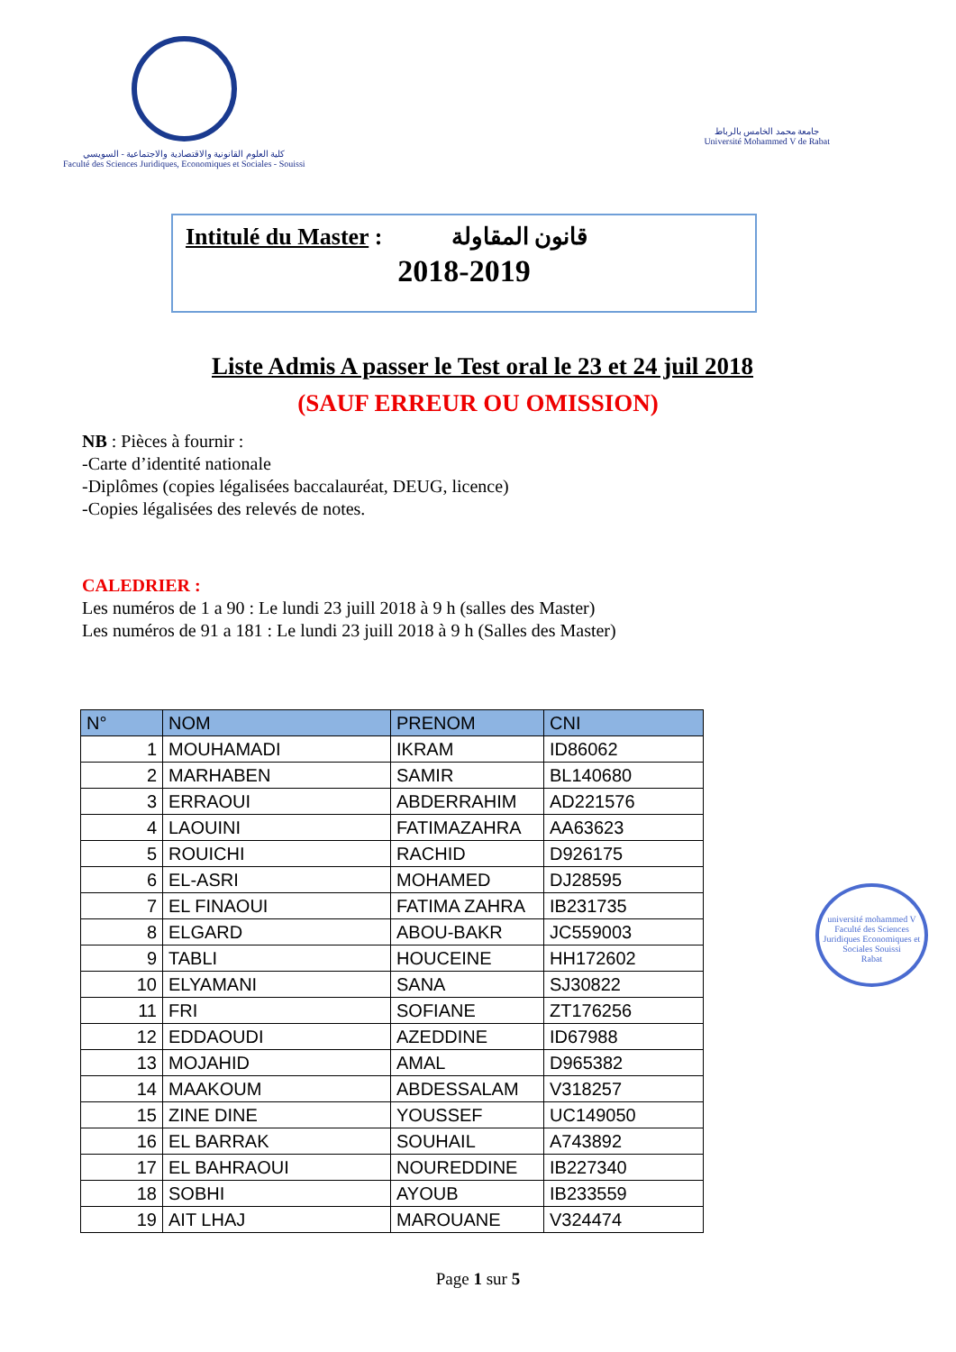كلية العلوم القانونية والاقتصادية والاجتماعية - السويسي
Faculté des Sciences Juridiques, Economiques et Sociales - Souissi
جامعة محمد الخامس بالرباط
Université Mohammed V de Rabat
Intitulé du Master : قانون المقاولة
2018-2019
Liste Admis A passer le Test oral le 23 et 24 juil 2018
(SAUF ERREUR OU OMISSION)
NB : Pièces à fournir :
-Carte d’identité nationale
-Diplômes (copies légalisées baccalauréat, DEUG, licence)
-Copies légalisées des relevés de notes.
CALEDRIER :
Les numéros de 1 a 90 : Le lundi 23 juill 2018 à 9 h (salles des Master)
Les numéros de 91 a 181 : Le lundi 23 juill 2018 à 9 h (Salles des Master)
| N° | NOM | PRENOM | CNI |
| --- | --- | --- | --- |
| 1 | MOUHAMADI | IKRAM | ID86062 |
| 2 | MARHABEN | SAMIR | BL140680 |
| 3 | ERRAOUI | ABDERRAHIM | AD221576 |
| 4 | LAOUINI | FATIMAZAHRA | AA63623 |
| 5 | ROUICHI | RACHID | D926175 |
| 6 | EL-ASRI | MOHAMED | DJ28595 |
| 7 | EL FINAOUI | FATIMA ZAHRA | IB231735 |
| 8 | ELGARD | ABOU-BAKR | JC559003 |
| 9 | TABLI | HOUCEINE | HH172602 |
| 10 | ELYAMANI | SANA | SJ30822 |
| 11 | FRI | SOFIANE | ZT176256 |
| 12 | EDDAOUDI | AZEDDINE | ID67988 |
| 13 | MOJAHID | AMAL | D965382 |
| 14 | MAAKOUM | ABDESSALAM | V318257 |
| 15 | ZINE DINE | YOUSSEF | UC149050 |
| 16 | EL BARRAK | SOUHAIL | A743892 |
| 17 | EL BAHRAOUI | NOUREDDINE | IB227340 |
| 18 | SOBHI | AYOUB | IB233559 |
| 19 | AIT LHAJ | MAROUANE | V324474 |
université mohammed V
Faculté des Sciences Juridiques Economiques et Sociales Souissi
Rabat
Page 1 sur 5